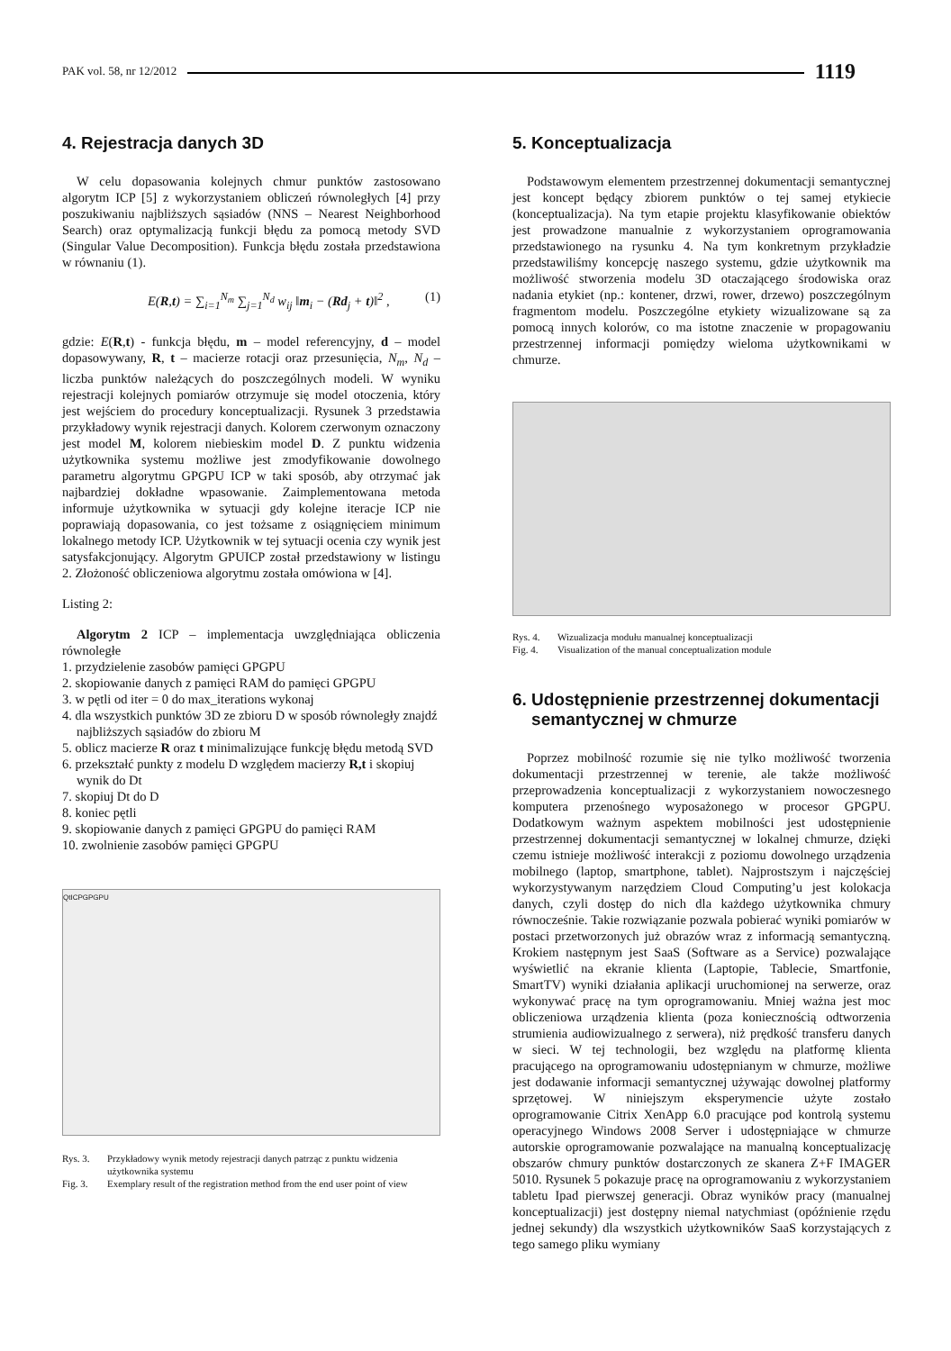PAK vol. 58, nr 12/2012 1119
4. Rejestracja danych 3D
W celu dopasowania kolejnych chmur punktów zastosowano algorytm ICP [5] z wykorzystaniem obliczeń równoległych [4] przy poszukiwaniu najbliższych sąsiadów (NNS – Nearest Neighborhood Search) oraz optymalizacją funkcji błędu za pomocą metody SVD (Singular Value Decomposition). Funkcja błędu została przedstawiona w równaniu (1).
E(R,t) = ∑<sub>i=1</sub><sup>N<sub>m</sub></sup> ∑<sub>j=1</sub><sup>N<sub>d</sub></sup> w<sub>ij</sub> ‖m<sub>i</sub> − (Rd<sub>j</sub> + t)‖<sup>2</sup> , (1)
gdzie: E(R,t) - funkcja błędu, m – model referencyjny, d – model dopasowywany, R, t – macierze rotacji oraz przesunięcia, N<sub>m</sub>, N<sub>d</sub> – liczba punktów należących do poszczególnych modeli. W wyniku rejestracji kolejnych pomiarów otrzymuje się model otoczenia, który jest wejściem do procedury konceptualizacji. Rysunek 3 przedstawia przykładowy wynik rejestracji danych. Kolorem czerwonym oznaczony jest model M, kolorem niebieskim model D. Z punktu widzenia użytkownika systemu możliwe jest zmodyfikowanie dowolnego parametru algorytmu GPGPU ICP w taki sposób, aby otrzymać jak najbardziej dokładne wpasowanie. Zaimplementowana metoda informuje użytkownika w sytuacji gdy kolejne iteracje ICP nie poprawiają dopasowania, co jest tożsame z osiągnięciem minimum lokalnego metody ICP. Użytkownik w tej sytuacji ocenia czy wynik jest satysfakcjonujący. Algorytm GPUICP został przedstawiony w listingu 2. Złożoność obliczeniowa algorytmu została omówiona w [4].
Listing 2:
Algorytm 2 ICP – implementacja uwzględniająca obliczenia równoległe
1. przydzielenie zasobów pamięci GPGPU
2. skopiowanie danych z pamięci RAM do pamięci GPGPU
3. w pętli od iter = 0 do max_iterations wykonaj
4. dla wszystkich punktów 3D ze zbioru D w sposób równoległy znajdź najbliższych sąsiadów do zbioru M
5. oblicz macierze R oraz t minimalizujące funkcję błędu metodą SVD
6. przekształć punkty z modelu D względem macierzy R,t i skopiuj wynik do Dt
7. skopiuj Dt do D
8. koniec pętli
9. skopiowanie danych z pamięci GPGPU do pamięci RAM
10. zwolnienie zasobów pamięci GPGPU
QtICPGPGPU
Rys. 3. Przykładowy wynik metody rejestracji danych patrząc z punktu widzenia użytkownika systemu
Fig. 3. Exemplary result of the registration method from the end user point of view
5. Konceptualizacja
Podstawowym elementem przestrzennej dokumentacji semantycznej jest koncept będący zbiorem punktów o tej samej etykiecie (konceptualizacja). Na tym etapie projektu klasyfikowanie obiektów jest prowadzone manualnie z wykorzystaniem oprogramowania przedstawionego na rysunku 4. Na tym konkretnym przykładzie przedstawiliśmy koncepcję naszego systemu, gdzie użytkownik ma możliwość stworzenia modelu 3D otaczającego środowiska oraz nadania etykiet (np.: kontener, drzwi, rower, drzewo) poszczególnym fragmentom modelu. Poszczególne etykiety wizualizowane są za pomocą innych kolorów, co ma istotne znaczenie w propagowaniu przestrzennej informacji pomiędzy wieloma użytkownikami w chmurze.
Rys. 4. Wizualizacja modułu manualnej konceptualizacji
Fig. 4. Visualization of the manual conceptualization module
6. Udostępnienie przestrzennej dokumentacji
semantycznej w chmurze
Poprzez mobilność rozumie się nie tylko możliwość tworzenia dokumentacji przestrzennej w terenie, ale także możliwość przeprowadzenia konceptualizacji z wykorzystaniem nowoczesnego komputera przenośnego wyposażonego w procesor GPGPU. Dodatkowym ważnym aspektem mobilności jest udostępnienie przestrzennej dokumentacji semantycznej w lokalnej chmurze, dzięki czemu istnieje możliwość interakcji z poziomu dowolnego urządzenia mobilnego (laptop, smartphone, tablet). Najprostszym i najczęściej wykorzystywanym narzędziem Cloud Computing’u jest kolokacja danych, czyli dostęp do nich dla każdego użytkownika chmury równocześnie. Takie rozwiązanie pozwala pobierać wyniki pomiarów w postaci przetworzonych już obrazów wraz z informacją semantyczną. Krokiem następnym jest SaaS (Software as a Service) pozwalające wyświetlić na ekranie klienta (Laptopie, Tablecie, Smartfonie, SmartTV) wyniki działania aplikacji uruchomionej na serwerze, oraz wykonywać pracę na tym oprogramowaniu. Mniej ważna jest moc obliczeniowa urządzenia klienta (poza koniecznością odtworzenia strumienia audiowizualnego z serwera), niż prędkość transferu danych w sieci. W tej technologii, bez względu na platformę klienta pracującego na oprogramowaniu udostępnianym w chmurze, możliwe jest dodawanie informacji semantycznej używając dowolnej platformy sprzętowej. W niniejszym eksperymencie użyte zostało oprogramowanie Citrix XenApp 6.0 pracujące pod kontrolą systemu operacyjnego Windows 2008 Server i udostępniające w chmurze autorskie oprogramowanie pozwalające na manualną konceptualizację obszarów chmury punktów dostarczonych ze skanera Z+F IMAGER 5010. Rysunek 5 pokazuje pracę na oprogramowaniu z wykorzystaniem tabletu Ipad pierwszej generacji. Obraz wyników pracy (manualnej konceptualizacji) jest dostępny niemal natychmiast (opóźnienie rzędu jednej sekundy) dla wszystkich użytkowników SaaS korzystających z tego samego pliku wymiany